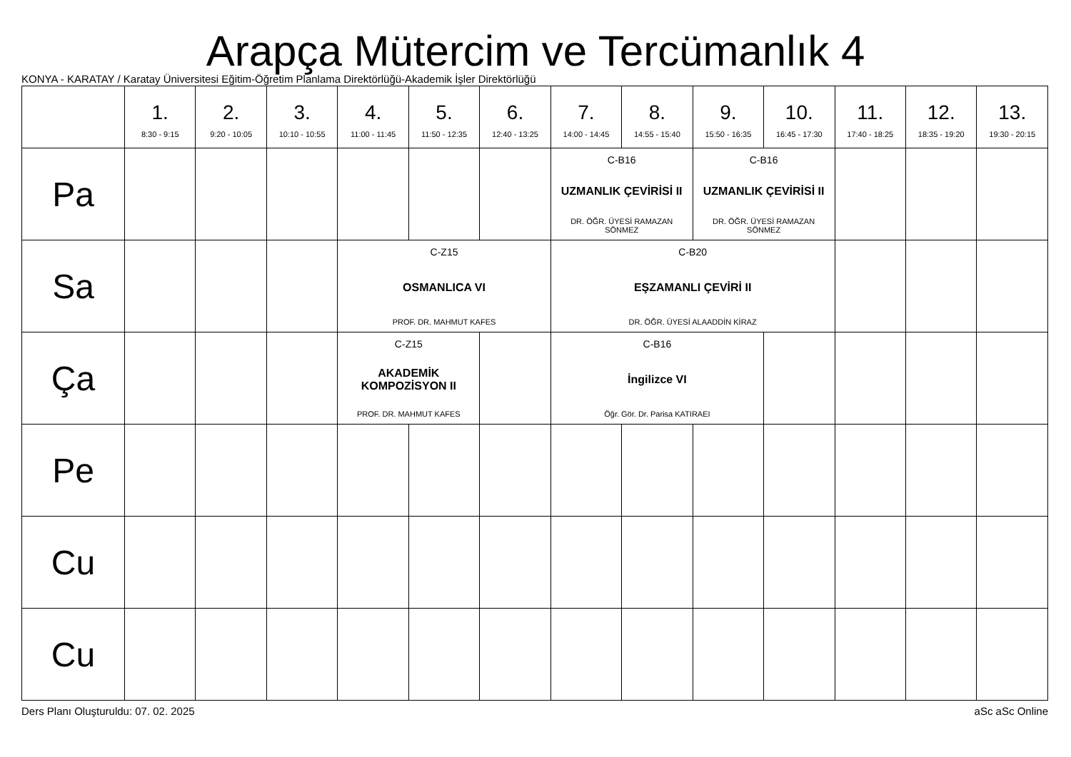Arapça Mütercim ve Tercümanlık 4
KONYA - KARATAY / Karatay Üniversitesi Eğitim-Öğretim Planlama Direktörlüğü-Akademik İşler Direktörlüğü
| | 1. 8:30 - 9:15 | 2. 9:20 - 10:05 | 3. 10:10 - 10:55 | 4. 11:00 - 11:45 | 5. 11:50 - 12:35 | 6. 12:40 - 13:25 | 7. 14:00 - 14:45 | 8. 14:55 - 15:40 | 9. 15:50 - 16:35 | 10. 16:45 - 17:30 | 11. 17:40 - 18:25 | 12. 18:35 - 19:20 | 13. 19:30 - 20:15 |
| --- | --- | --- | --- | --- | --- | --- | --- | --- | --- | --- | --- | --- | --- |
| Pa | | | | | | | C-B16 UZMANLIK ÇEVİRİSİ II DR. ÖĞR. ÜYESİ RAMAZAN SÖNMEZ | | C-B16 UZMANLIK ÇEVİRİSİ II DR. ÖĞR. ÜYESİ RAMAZAN SÖNMEZ | | | | |
| Sa | | | | C-Z15 OSMANLICA VI PROF. DR. MAHMUT KAFES | | | C-B20 EŞZAMANLI ÇEVİRİ II DR. ÖĞR. ÜYESİ ALAADDİN KİRAZ | | | | | | |
| Ça | | | | C-Z15 AKADEMİK KOMPOZİSYON II PROF. DR. MAHMUT KAFES | | | C-B16 İngilizce VI Öğr. Gör. Dr. Parisa KATIRAEI | | | | | | |
| Pe | | | | | | | | | | | | | |
| Cu | | | | | | | | | | | | | |
| Cu | | | | | | | | | | | | | |
Ders Planı Oluşturuldu: 07. 02. 2025 aSc aSc Online